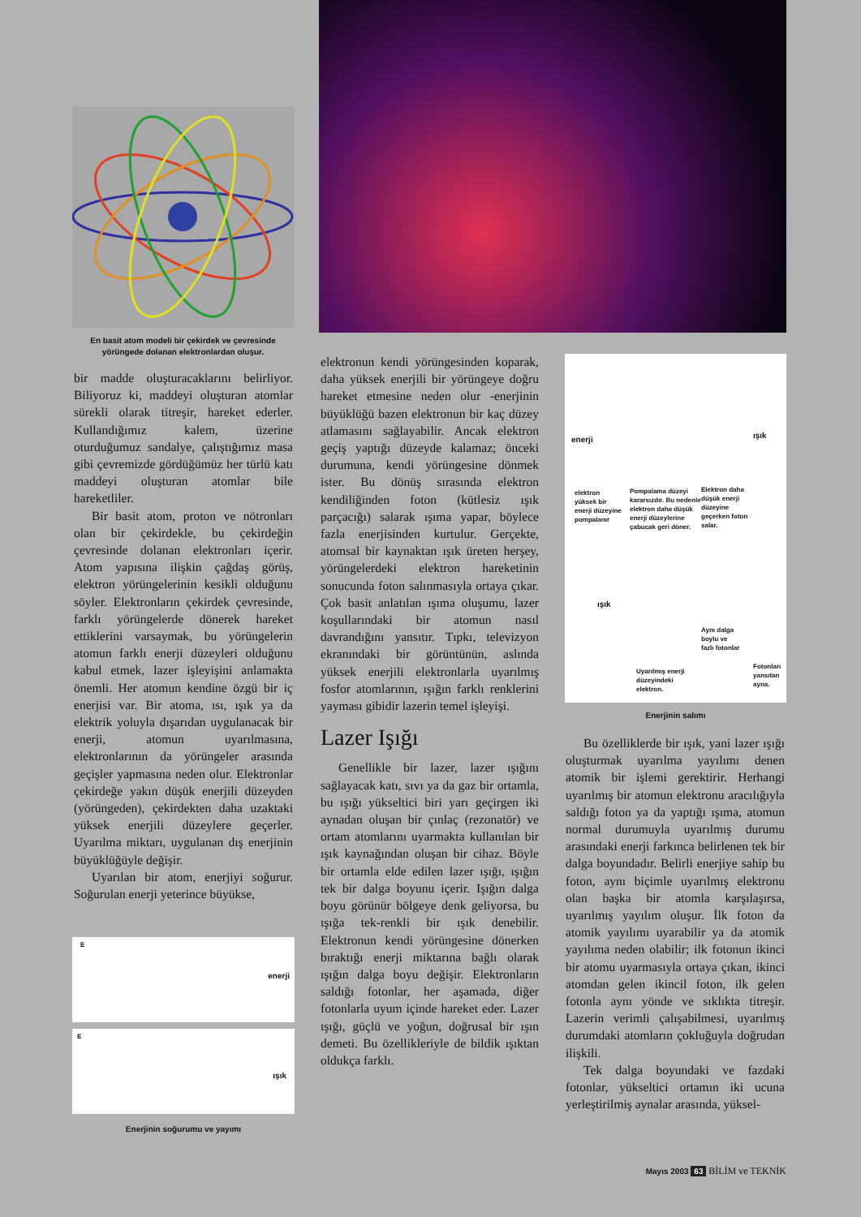En basit atom modeli bir çekirdek ve çevresinde yörüngede dolanan elektronlardan oluşur.
bir madde oluşturacaklarını belirliyor. Biliyoruz ki, maddeyi oluşturan atomlar sürekli olarak titreşir, hareket ederler. Kullandığımız kalem, üzerine oturduğumuz sandalye, çalıştığımız masa gibi çevremizde gördüğümüz her türlü katı maddeyi oluşturan atomlar bile hareketliler.
Bir basit atom, proton ve nötronları olan bir çekirdekle, bu çekirdeğin çevresinde dolanan elektronları içerir. Atom yapısına ilişkin çağdaş görüş, elektron yörüngelerinin kesikli olduğunu söyler. Elektronların çekirdek çevresinde, farklı yörüngelerde dönerek hareket ettiklerini varsaymak, bu yörüngelerin atomun farklı enerji düzeyleri olduğunu kabul etmek, lazer işleyişini anlamakta önemli. Her atomun kendine özgü bir iç enerjisi var. Bir atoma, ısı, ışık ya da elektrik yoluyla dışarıdan uygulanacak bir enerji, atomun uyarılmasına, elektronlarının da yörüngeler arasında geçişler yapmasına neden olur. Elektronlar çekirdeğe yakın düşük enerjili düzeyden (yörüngeden), çekirdekten daha uzaktaki yüksek enerjili düzeylere geçerler. Uyarılma miktarı, uygulanan dış enerjinin büyüklüğüyle değişir.
Uyarılan bir atom, enerjiyi soğurur. Soğurulan enerji yeterince büyükse,
enerji
E
ışık
E
Enerjinin soğurumu ve yayımı
elektronun kendi yörüngesinden koparak, daha yüksek enerjili bir yörüngeye doğru hareket etmesine neden olur -enerjinin büyüklüğü bazen elektronun bir kaç düzey atlamasını sağlayabilir. Ancak elektron geçiş yaptığı düzeyde kalamaz; önceki durumuna, kendi yörüngesine dönmek ister. Bu dönüş sırasında elektron kendiliğinden foton (kütlesiz ışık parçacığı) salarak ışıma yapar, böylece fazla enerjisinden kurtulur. Gerçekte, atomsal bir kaynaktan ışık üreten herşey, yörüngelerdeki elektron hareketinin sonucunda foton salınmasıyla ortaya çıkar. Çok basit anlatılan ışıma oluşumu, lazer koşullarındaki bir atomun nasıl davrandığını yansıtır. Tıpkı, televizyon ekranındaki bir görüntünün, aslında yüksek enerjili elektronlarla uyarılmış fosfor atomlarının, ışığın farklı renklerini yayması gibidir lazerin temel işleyişi.
Lazer Işığı
Genellikle bir lazer, lazer ışığını sağlayacak katı, sıvı ya da gaz bir ortamla, bu ışığı yükseltici biri yarı geçirgen iki aynadan oluşan bir çınlaç (rezonatör) ve ortam atomlarını uyarmakta kullanılan bir ışık kaynağından oluşan bir cihaz. Böyle bir ortamla elde edilen lazer ışığı, ışığın tek bir dalga boyunu içerir. Işığın dalga boyu görünür bölgeye denk geliyorsa, bu ışığa tek-renkli bir ışık denebilir. Elektronun kendi yörüngesine dönerken bıraktığı enerji miktarına bağlı olarak ışığın dalga boyu değişir. Elektronların saldığı fotonlar, her aşamada, diğer fotonlarla uyum içinde hareket eder. Lazer ışığı, güçlü ve yoğun, doğrusal bir ışın demeti. Bu özellikleriyle de bildik ışıktan oldukça farklı.
enerji ışık
elektron yüksek bir enerji düzeyine pompalanır
Pompalama düzeyi kararsızdır. Bu nedenle elektron daha düşük enerji düzeylerine çabucak geri döner.
Elektron daha düşük enerji düzeyine geçerken foton salar.
ışık
Aynı dalga boylu ve fazlı fotonlar
Uyarılmış enerji düzeyindeki elektron.
Fotonları yansıtan ayna.
Enerjinin salımı
Bu özelliklerde bir ışık, yani lazer ışığı oluşturmak uyarılma yayılımı denen atomik bir işlemi gerektirir. Herhangi uyarılmış bir atomun elektronu aracılığıyla saldığı foton ya da yaptığı ışıma, atomun normal durumuyla uyarılmış durumu arasındaki enerji farkınca belirlenen tek bir dalga boyundadır. Belirli enerjiye sahip bu foton, aynı biçimle uyarılmış elektronu olan başka bir atomla karşılaşırsa, uyarılmış yayılım oluşur. İlk foton da atomik yayılımı uyarabilir ya da atomik yayılıma neden olabilir; ilk fotonun ikinci bir atomu uyarmasıyla ortaya çıkan, ikinci atomdan gelen ikincil foton, ilk gelen fotonla aynı yönde ve sıklıkta titreşir. Lazerin verimli çalışabilmesi, uyarılmış durumdaki atomların çokluğuyla doğrudan ilişkili.
Tek dalga boyundaki ve fazdaki fotonlar, yükseltici ortamın iki ucuna yerleştirilmiş aynalar arasında, yüksel-
Mayıs 2003 63 BİLİM ve TEKNİK